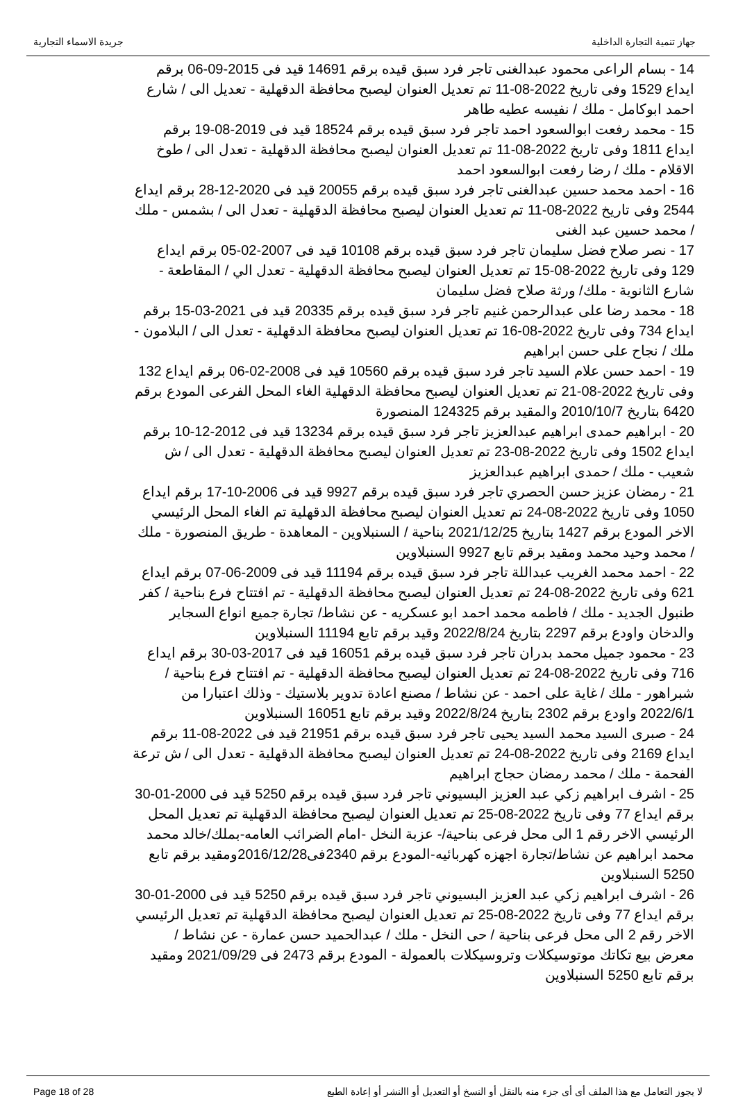جهاز تنمية التجارة الداخلية جريدة الاسماء التجارية
14 - بسام الراعى محمود عبدالغنى تاجر فرد سبق قيده برقم 14691 قيد فى 2015-09-06 برقم ايداع 1529 وفى تاريخ 2022-08-11 تم تعديل العنوان ليصبح محافظة الدقهلية - تعديل الى / شارع احمد ابوكامل - ملك / نفيسه عطيه طاهر
15 - محمد رفعت ابوالسعود احمد تاجر فرد سبق قيده برقم 18524 قيد فى 2019-08-19 برقم ايداع 1811 وفى تاريخ 2022-08-11 تم تعديل العنوان ليصبح محافظة الدقهلية - تعدل الى / طوخ الاقلام - ملك / رضا رفعت ابوالسعود احمد
16 - احمد محمد حسين عبدالغنى تاجر فرد سبق قيده برقم 20055 قيد فى 2020-12-28 برقم ايداع 2544 وفى تاريخ 2022-08-11 تم تعديل العنوان ليصبح محافظة الدقهلية - تعدل الى / بشمس - ملك / محمد حسين عبد الغنى
17 - نصر صلاح فضل سليمان تاجر فرد سبق قيده برقم 10108 قيد فى 2007-02-05 برقم ايداع 129 وفى تاريخ 2022-08-15 تم تعديل العنوان ليصبح محافظة الدقهلية - تعدل الي / المقاطعة - شارع الثانوية - ملك/ ورثة صلاح فضل سليمان
18 - محمد رضا على عبدالرحمن غنيم تاجر فرد سبق قيده برقم 20335 قيد فى 2021-03-15 برقم ايداع 734 وفى تاريخ 2022-08-16 تم تعديل العنوان ليصبح محافظة الدقهلية - تعدل الى / البلامون - ملك / نجاح على حسن ابراهيم
19 - احمد حسن علام السيد تاجر فرد سبق قيده برقم 10560 قيد فى 2008-02-06 برقم ايداع 132 وفى تاريخ 2022-08-21 تم تعديل العنوان ليصبح محافظة الدقهلية الغاء المحل الفرعى المودع برقم 6420 بتاريخ 2010/10/7 والمقيد برقم 124325 المنصورة
20 - ابراهيم حمدى ابراهيم عبدالعزيز تاجر فرد سبق قيده برقم 13234 قيد فى 2012-12-10 برقم ايداع 1502 وفى تاريخ 2022-08-23 تم تعديل العنوان ليصبح محافظة الدقهلية - تعدل الى / ش شعيب - ملك / حمدى ابراهيم عبدالعزيز
21 - رمضان عزيز حسن الحصري تاجر فرد سبق قيده برقم 9927 قيد فى 2006-10-17 برقم ايداع 1050 وفى تاريخ 2022-08-24 تم تعديل العنوان ليصبح محافظة الدقهلية تم الغاء المحل الرئيسي الاخر المودع برقم 1427 بتاريخ 2021/12/25 بناحية / السنبلاوين - المعاهدة - طريق المنصورة - ملك / محمد وحيد محمد ومقيد برقم تابع 9927 السنبلاوين
22 - احمد محمد الغريب عبداللة تاجر فرد سبق قيده برقم 11194 قيد فى 2009-06-07 برقم ايداع 621 وفى تاريخ 2022-08-24 تم تعديل العنوان ليصبح محافظة الدقهلية - تم افتتاح فرع بناحية / كفر طنبول الجديد - ملك / فاطمه محمد احمد ابو عسكريه - عن نشاط/ تجارة جميع انواع السجاير والدخان واودع برقم 2297 بتاريخ 2022/8/24 وقيد برقم تابع 11194 السنبلاوين
23 - محمود جميل محمد بدران تاجر فرد سبق قيده برقم 16051 قيد فى 2017-03-30 برقم ايداع 716 وفى تاريخ 2022-08-24 تم تعديل العنوان ليصبح محافظة الدقهلية - تم افتتاح فرع بناحية / شبراهور - ملك / غاية على احمد - عن نشاط / مصنع اعادة تدوير بلاستيك - وذلك اعتبارا من 2022/6/1 واودع برقم 2302 بتاريخ 2022/8/24 وقيد برقم تابع 16051 السنبلاوين
24 - صبرى السيد محمد السيد يحيى تاجر فرد سبق قيده برقم 21951 قيد فى 2022-08-11 برقم ايداع 2169 وفى تاريخ 2022-08-24 تم تعديل العنوان ليصبح محافظة الدقهلية - تعدل الى / ش ترعة الفحمة - ملك / محمد رمضان حجاج ابراهيم
25 - اشرف ابراهيم زكي عبد العزيز البسيوني تاجر فرد سبق قيده برقم 5250 قيد فى 2000-01-30 برقم ايداع 77 وفى تاريخ 2022-08-25 تم تعديل العنوان ليصبح محافظة الدقهلية تم تعديل المحل الرئيسي الاخر رقم 1 الى محل فرعى بناحية/- عزبة النخل -امام الضرائب العامه-بملك/خالد محمد محمد ابراهيم عن نشاط/تجارة اجهزه كهربائيه-المودع برقم 2340فى2016/12/28ومقيد برقم تابع 5250 السنبلاوين
26 - اشرف ابراهيم زكي عبد العزيز البسيوني تاجر فرد سبق قيده برقم 5250 قيد فى 2000-01-30 برقم ايداع 77 وفى تاريخ 2022-08-25 تم تعديل العنوان ليصبح محافظة الدقهلية تم تعديل الرئيسي الاخر رقم 2 الى محل فرعى بناحية / حى النخل - ملك / عبدالحميد حسن عمارة - عن نشاط / معرض بيع تكاتك موتوسيكلات وتروسيكلات بالعمولة - المودع برقم 2473 فى 2021/09/29 ومقيد برقم تابع 5250 السنبلاوين
لا يجوز التعامل مع هذا الملف أى أى جزء منه بالنقل أو النسخ أو التعديل أو االنشر أو إعادة الطبع Page 18 of 28